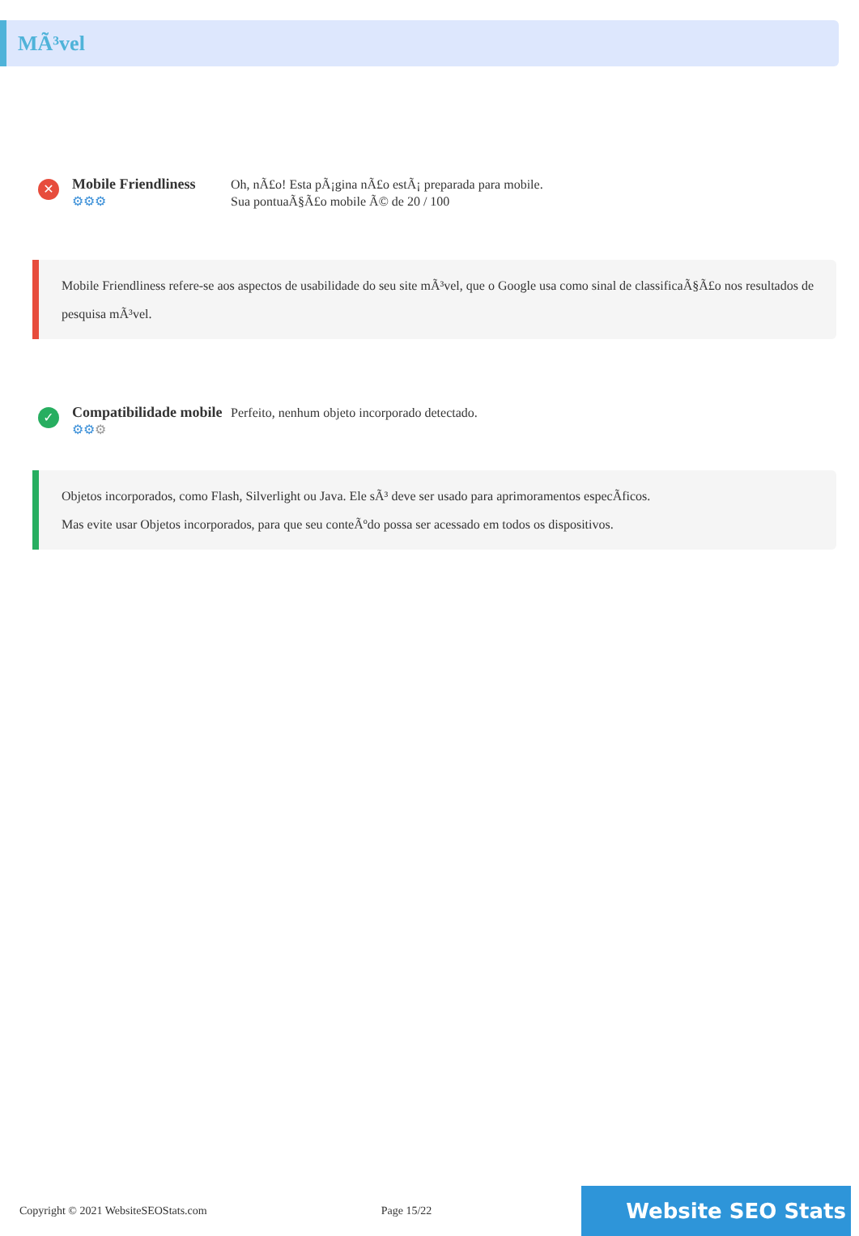MÃ³vel
✕
Mobile Friendliness
⚙⚙⚙
Oh, nÃ£o! Esta pÃ¡gina nÃ£o estÃ¡ preparada para mobile.
Sua pontuaÃ§Ã£o mobile Ã© de 20 / 100
Mobile Friendliness refere-se aos aspectos de usabilidade do seu site mÃ³vel, que o Google usa como sinal de classificaÃ§Ã£o nos resultados de pesquisa mÃ³vel.
✓
Compatibilidade mobile
⚙⚙⚙
Perfeito, nenhum objeto incorporado detectado.
Objetos incorporados, como Flash, Silverlight ou Java. Ele sÃ³ deve ser usado para aprimoramentos especÃficos.
Mas evite usar Objetos incorporados, para que seu conteÃºdo possa ser acessado em todos os dispositivos.
Copyright © 2021 WebsiteSEOStats.com Page 15/22 Website SEO Stats